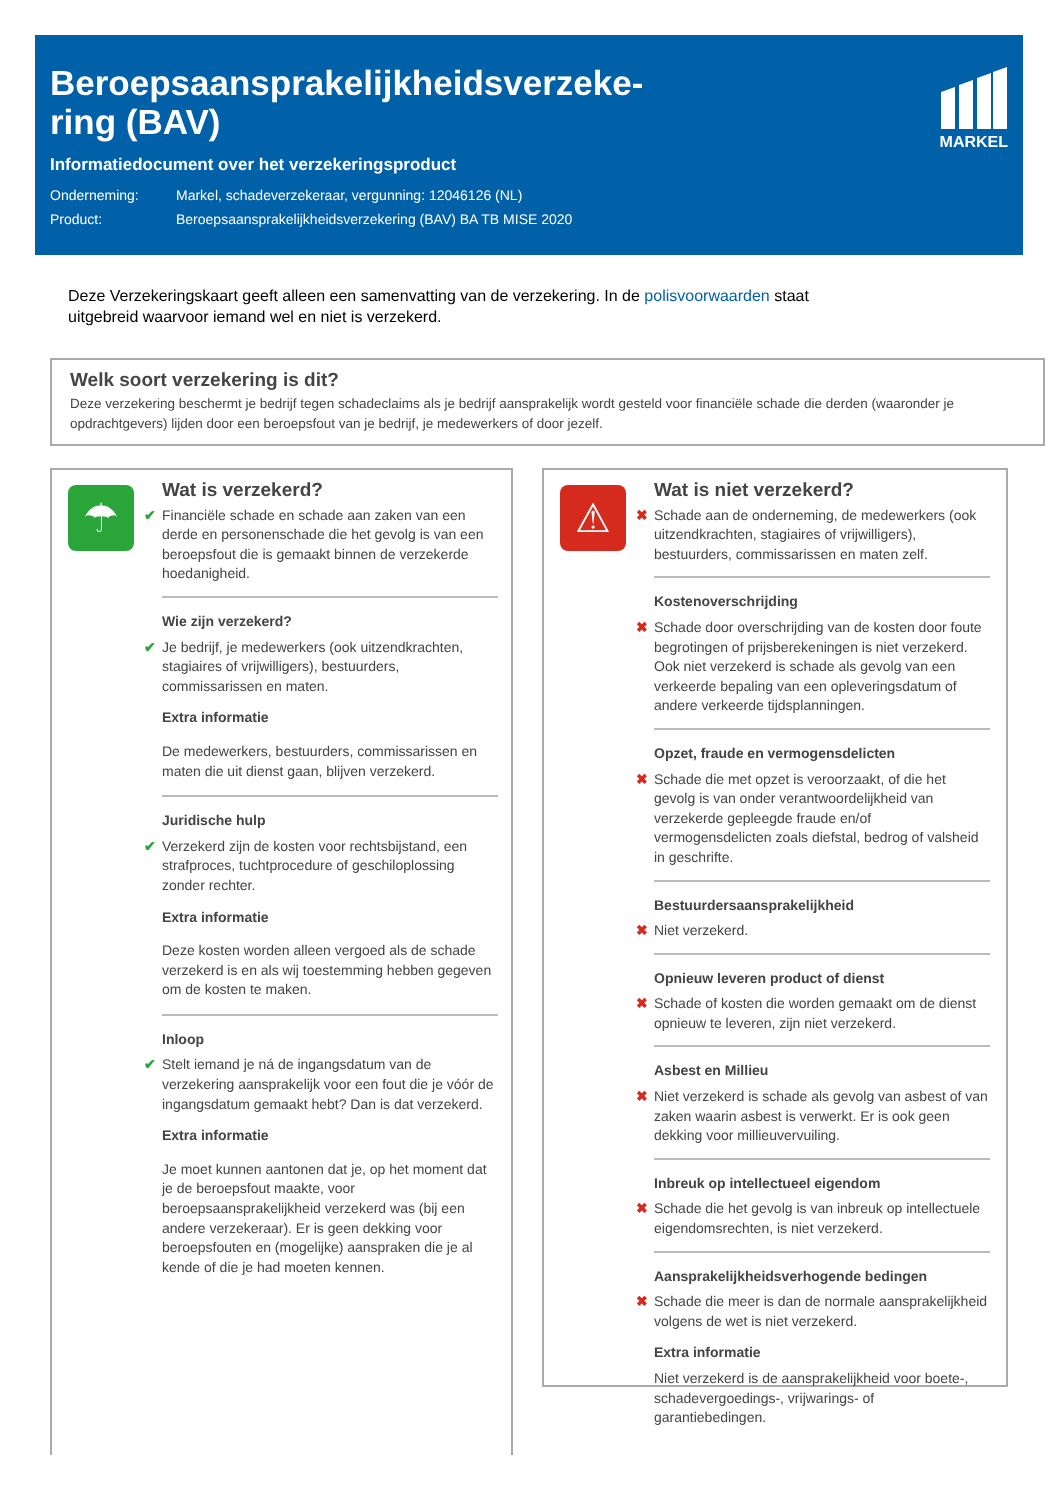Beroepsaansprakelijkheidsverzeke-ring (BAV)
Informatiedocument over het verzekeringsproduct
Onderneming: Markel, schadeverzekeraar, vergunning: 12046126 (NL)
Product: Beroepsaansprakelijkheidsverzekering (BAV) BA TB MISE 2020
MARKEL
Deze Verzekeringskaart geeft alleen een samenvatting van de verzekering. In de polisvoorwaarden staat uitgebreid waarvoor iemand wel en niet is verzekerd.
Welk soort verzekering is dit?
Deze verzekering beschermt je bedrijf tegen schadeclaims als je bedrijf aansprakelijk wordt gesteld voor financiële schade die derden (waaronder je opdrachtgevers) lijden door een beroepsfout van je bedrijf, je medewerkers of door jezelf.
☂
Wat is verzekerd?
✔ Financiële schade en schade aan zaken van een derde en personenschade die het gevolg is van een beroepsfout die is gemaakt binnen de verzekerde hoedanigheid.
Wie zijn verzekerd?
✔ Je bedrijf, je medewerkers (ook uitzendkrachten, stagiaires of vrijwilligers), bestuurders, commissarissen en maten.
Extra informatie
De medewerkers, bestuurders, commissarissen en maten die uit dienst gaan, blijven verzekerd.
Juridische hulp
✔ Verzekerd zijn de kosten voor rechtsbijstand, een strafproces, tuchtprocedure of geschiloplossing zonder rechter.
Extra informatie
Deze kosten worden alleen vergoed als de schade verzekerd is en als wij toestemming hebben gegeven om de kosten te maken.
Inloop
✔ Stelt iemand je ná de ingangsdatum van de verzekering aansprakelijk voor een fout die je vóór de ingangsdatum gemaakt hebt? Dan is dat verzekerd.
Extra informatie
Je moet kunnen aantonen dat je, op het moment dat je de beroepsfout maakte, voor beroepsaansprakelijkheid verzekerd was (bij een andere verzekeraar). Er is geen dekking voor beroepsfouten en (mogelijke) aanspraken die je al kende of die je had moeten kennen.
⚠
Wat is niet verzekerd?
✖ Schade aan de onderneming, de medewerkers (ook uitzendkrachten, stagiaires of vrijwilligers), bestuurders, commissarissen en maten zelf.
Kostenoverschrijding
✖ Schade door overschrijding van de kosten door foute begrotingen of prijsberekeningen is niet verzekerd. Ook niet verzekerd is schade als gevolg van een verkeerde bepaling van een opleveringsdatum of andere verkeerde tijdsplanningen.
Opzet, fraude en vermogensdelicten
✖ Schade die met opzet is veroorzaakt, of die het gevolg is van onder verantwoordelijkheid van verzekerde gepleegde fraude en/of vermogensdelicten zoals diefstal, bedrog of valsheid in geschrifte.
Bestuurdersaansprakelijkheid
✖ Niet verzekerd.
Opnieuw leveren product of dienst
✖ Schade of kosten die worden gemaakt om de dienst opnieuw te leveren, zijn niet verzekerd.
Asbest en Millieu
✖ Niet verzekerd is schade als gevolg van asbest of van zaken waarin asbest is verwerkt. Er is ook geen dekking voor millieuvervuiling.
Inbreuk op intellectueel eigendom
✖ Schade die het gevolg is van inbreuk op intellectuele eigendomsrechten, is niet verzekerd.
Aansprakelijkheidsverhogende bedingen
✖ Schade die meer is dan de normale aansprakelijkheid volgens de wet is niet verzekerd.
Extra informatie
Niet verzekerd is de aansprakelijkheid voor boete-, schadevergoedings-, vrijwarings- of garantiebedingen.